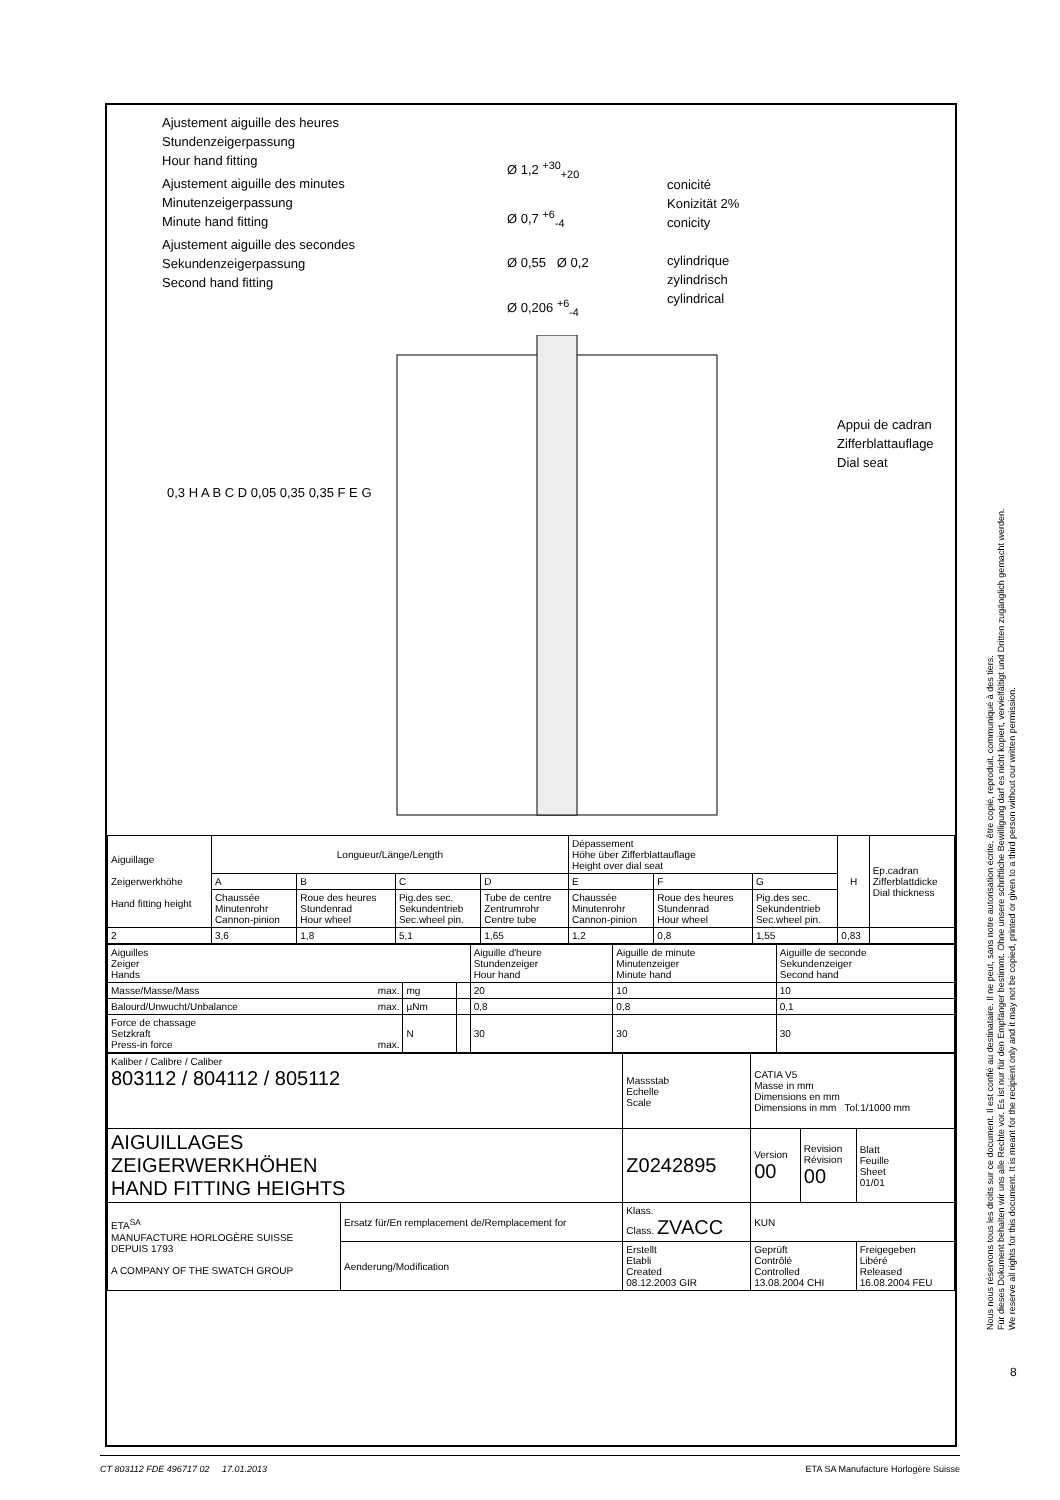Ajustement aiguille des heures
Stundenzeigerpassung
Hour hand fitting
Ajustement aiguille des minutes
Minutenzeigerpassung
Minute hand fitting
Ajustement aiguille des secondes
Sekundenzeigerpassung
Second hand fitting
Ø 1,2 <sup>+30</sup><sub>+20</sub>
Ø 0,7 <sup>+6</sup><sub>-4</sub>
Ø 0,55 Ø 0,2
Ø 0,206 <sup>+6</sup><sub>-4</sub>
conicité
Konizität 2%
conicity
cylindrique
zylindrisch
cylindrical
Appui de cadran
Zifferblattauflage
Dial seat
0,3 H A B C D 0,05 0,35 0,35 F E G
| Aiguillage Zeigerwerkhöhe Hand fitting height | Longueur/Länge/Length | | | | Dépassement Höhe über Zifferblattauflage Height over dial seat | | | H | Ep.cadran Zifferblattdicke Dial thickness |
| | A | B | C | D | E | F | G | | |
| | Chaussée Minutenrohr Cannon-pinion | Roue des heures Stundenrad Hour wheel | Pig.des sec. Sekundentrieb Sec.wheel pin. | Tube de centre Zentrumrohr Centre tube | Chaussée Minutenrohr Cannon-pinion | Roue des heures Stundenrad Hour wheel | Pig.des sec. Sekundentrieb Sec.wheel pin. | | |
| 2 | 3,6 | 1,8 | 5,1 | 1,65 | 1,2 | 0,8 | 1,55 | 0,83 | |
| Aiguilles Zeiger Hands | | | Aiguille d'heure Stundenzeiger Hour hand | Aiguille de minute Minutenzeiger Minute hand | Aiguille de seconde Sekundenzeiger Second hand |
| Masse/Masse/Mass max. | mg | | 20 | 10 | 10 |
| Balourd/Unwucht/Unbalance max. | µNm | | 0,8 | 0,8 | 0,1 |
| Force de chassage Setzkraft Press-in force max. | N | | 30 | 30 | 30 |
| Kaliber / Calibre / Caliber 803112 / 804112 / 805112 | | Massstab Echelle Scale | CATIA V5 Masse in mm Dimensions en mm Dimensions in mm Tol.1/1000 mm | | |
| AIGUILLAGES ZEIGERWERKHÖHEN HAND FITTING HEIGHTS | | Z0242895 | Version 00 | Revision Révision 00 | Blatt Feuille Sheet 01/01 |
| ETA<sup>SA</sup> MANUFACTURE HORLOGÈRE SUISSE DEPUIS 1793 A COMPANY OF THE SWATCH GROUP | Ersatz für/En remplacement de/Remplacement for | Klass. Class. ZVACC | KUN | | |
| | Aenderung/Modification | Erstellt Etabli Created 08.12.2003 GIR | Geprüft Contrôlé Controlled 13.08.2004 CHI | | Freigegeben Libéré Released 16.08.2004 FEU |
Nous nous réservons tous les droits sur ce document. Il est confié au destinataire. Il ne peut, sans notre autorisation écrite, être copié, reproduit, communiqué à des tiers.
Für dieses Dokument behalten wir uns alle Rechte vor. Es ist nur für den Empfänger bestimmt. Ohne unsere schriftliche Bewilligung darf es nicht kopiert, vervielfältigt und Dritten zugänglich gemacht werden.
We reserve all rights for this document. It is meant for the recipient only and it may not be copied, printed or given to a third person without our written permission.
8
CT 803112 FDE 496717 02 17.01.2013 ETA SA Manufacture Horlogère Suisse